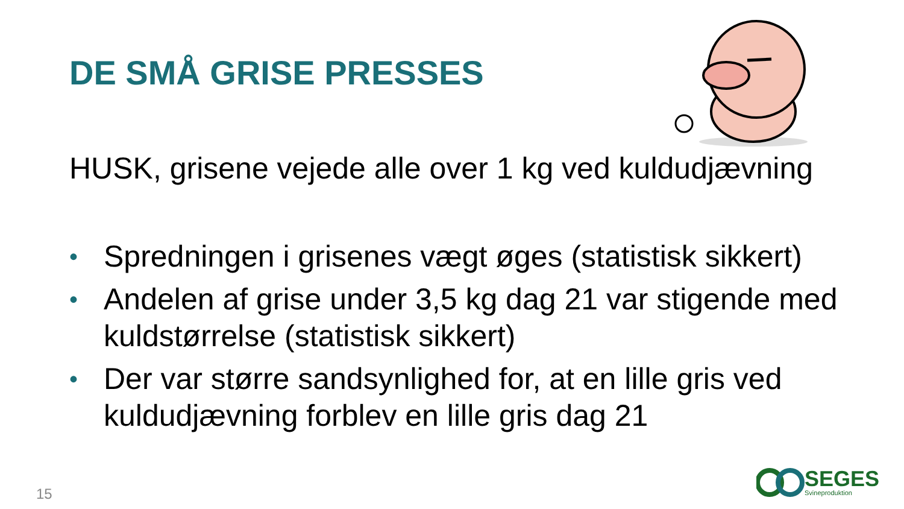DE SMÅ GRISE PRESSES
HUSK, grisene vejede alle over 1 kg ved kuldudjævning
• Spredningen i grisenes vægt øges (statistisk sikkert)
• Andelen af grise under 3,5 kg dag 21 var stigende med kuldstørrelse (statistisk sikkert)
• Der var større sandsynlighed for, at en lille gris ved kuldudjævning forblev en lille gris dag 21
15
SEGES
Svineproduktion